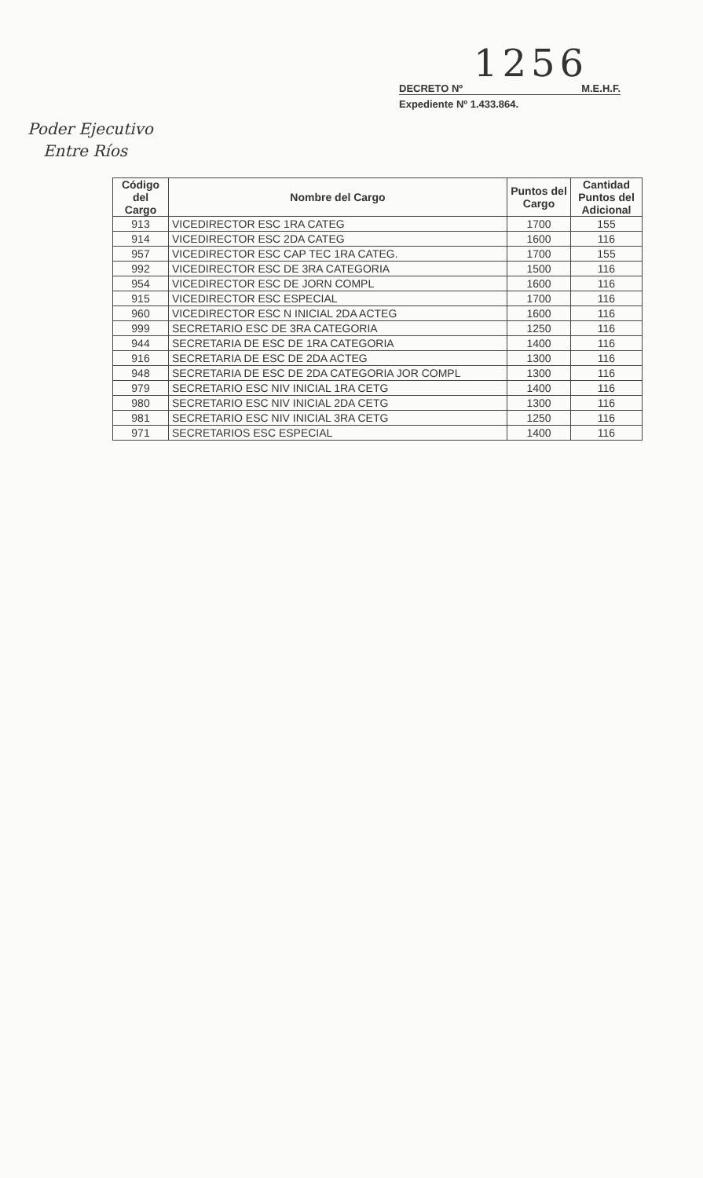1256
DECRETO Nº M.E.H.F.
Expediente Nº 1.433.864.
Poder Ejecutivo
Entre Ríos
| Código del Cargo | Nombre del Cargo | Puntos del Cargo | Cantidad Puntos del Adicional |
| --- | --- | --- | --- |
| 913 | VICEDIRECTOR ESC 1RA CATEG | 1700 | 155 |
| 914 | VICEDIRECTOR ESC 2DA CATEG | 1600 | 116 |
| 957 | VICEDIRECTOR ESC CAP TEC 1RA CATEG. | 1700 | 155 |
| 992 | VICEDIRECTOR ESC DE 3RA CATEGORIA | 1500 | 116 |
| 954 | VICEDIRECTOR ESC DE JORN COMPL | 1600 | 116 |
| 915 | VICEDIRECTOR ESC ESPECIAL | 1700 | 116 |
| 960 | VICEDIRECTOR ESC N INICIAL 2DA ACTEG | 1600 | 116 |
| 999 | SECRETARIO ESC DE 3RA CATEGORIA | 1250 | 116 |
| 944 | SECRETARIA DE ESC DE 1RA CATEGORIA | 1400 | 116 |
| 916 | SECRETARIA DE ESC DE 2DA ACTEG | 1300 | 116 |
| 948 | SECRETARIA DE ESC DE 2DA CATEGORIA JOR COMPL | 1300 | 116 |
| 979 | SECRETARIO ESC NIV INICIAL 1RA CETG | 1400 | 116 |
| 980 | SECRETARIO ESC NIV INICIAL 2DA CETG | 1300 | 116 |
| 981 | SECRETARIO ESC NIV INICIAL 3RA CETG | 1250 | 116 |
| 971 | SECRETARIOS ESC ESPECIAL | 1400 | 116 |